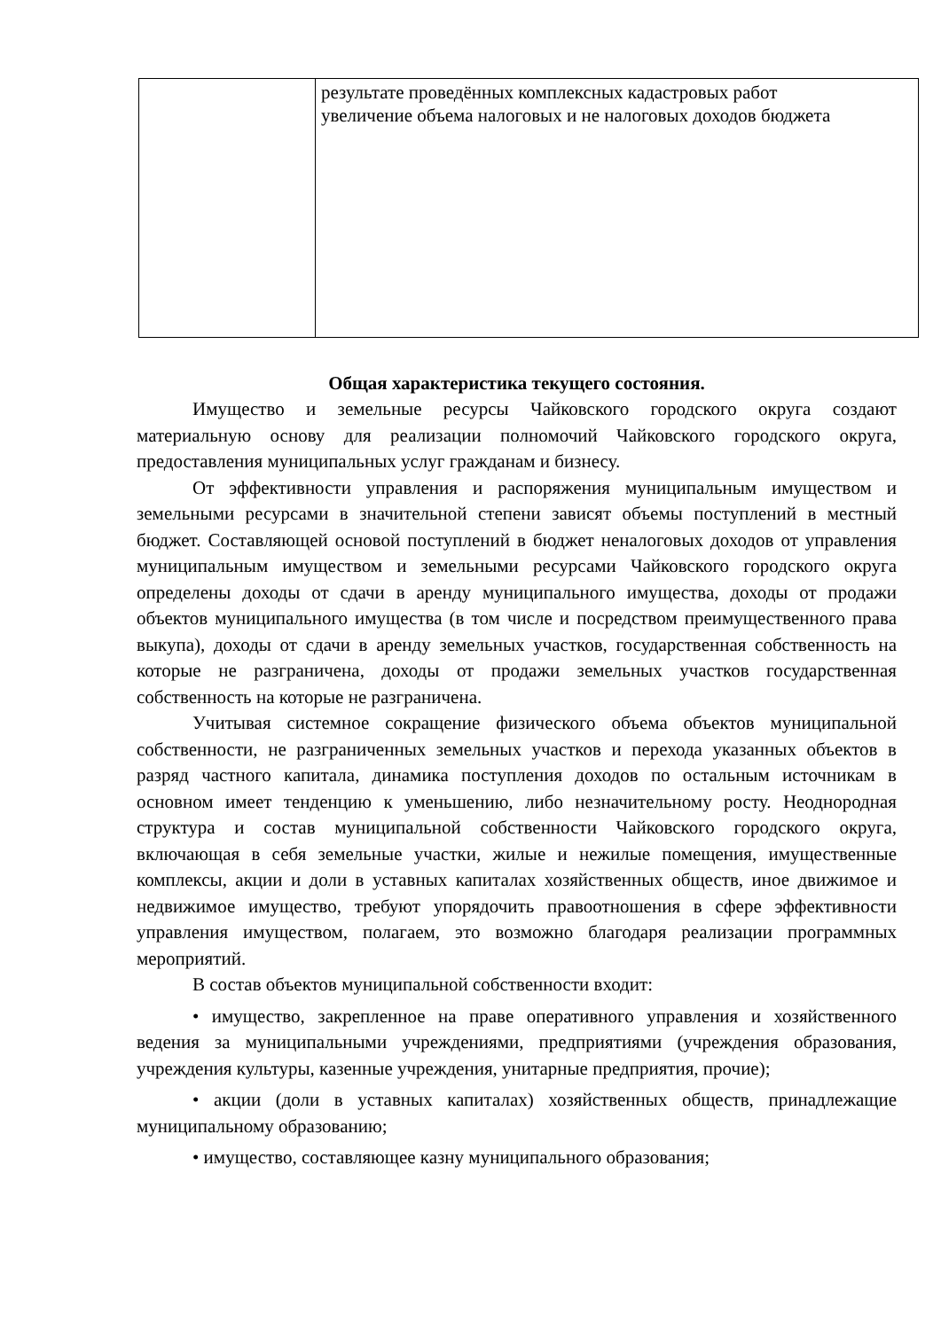| | результате проведённых комплексных кадастровых работ увеличение объема налоговых и не налоговых доходов бюджета |
Общая характеристика текущего состояния.
Имущество и земельные ресурсы Чайковского городского округа создают материальную основу для реализации полномочий Чайковского городского округа, предоставления муниципальных услуг гражданам и бизнесу.
От эффективности управления и распоряжения муниципальным имуществом и земельными ресурсами в значительной степени зависят объемы поступлений в местный бюджет. Составляющей основой поступлений в бюджет неналоговых доходов от управления муниципальным имуществом и земельными ресурсами Чайковского городского округа определены доходы от сдачи в аренду муниципального имущества, доходы от продажи объектов муниципального имущества (в том числе и посредством преимущественного права выкупа), доходы от сдачи в аренду земельных участков, государственная собственность на которые не разграничена, доходы от продажи земельных участков государственная собственность на которые не разграничена.
Учитывая системное сокращение физического объема объектов муниципальной собственности, не разграниченных земельных участков и перехода указанных объектов в разряд частного капитала, динамика поступления доходов по остальным источникам в основном имеет тенденцию к уменьшению, либо незначительному росту. Неоднородная структура и состав муниципальной собственности Чайковского городского округа, включающая в себя земельные участки, жилые и нежилые помещения, имущественные комплексы, акции и доли в уставных капиталах хозяйственных обществ, иное движимое и недвижимое имущество, требуют упорядочить правоотношения в сфере эффективности управления имуществом, полагаем, это возможно благодаря реализации программных мероприятий.
В состав объектов муниципальной собственности входит:
• имущество, закрепленное на праве оперативного управления и хозяйственного ведения за муниципальными учреждениями, предприятиями (учреждения образования, учреждения культуры, казенные учреждения, унитарные предприятия, прочие);
• акции (доли в уставных капиталах) хозяйственных обществ, принадлежащие муниципальному образованию;
• имущество, составляющее казну муниципального образования;